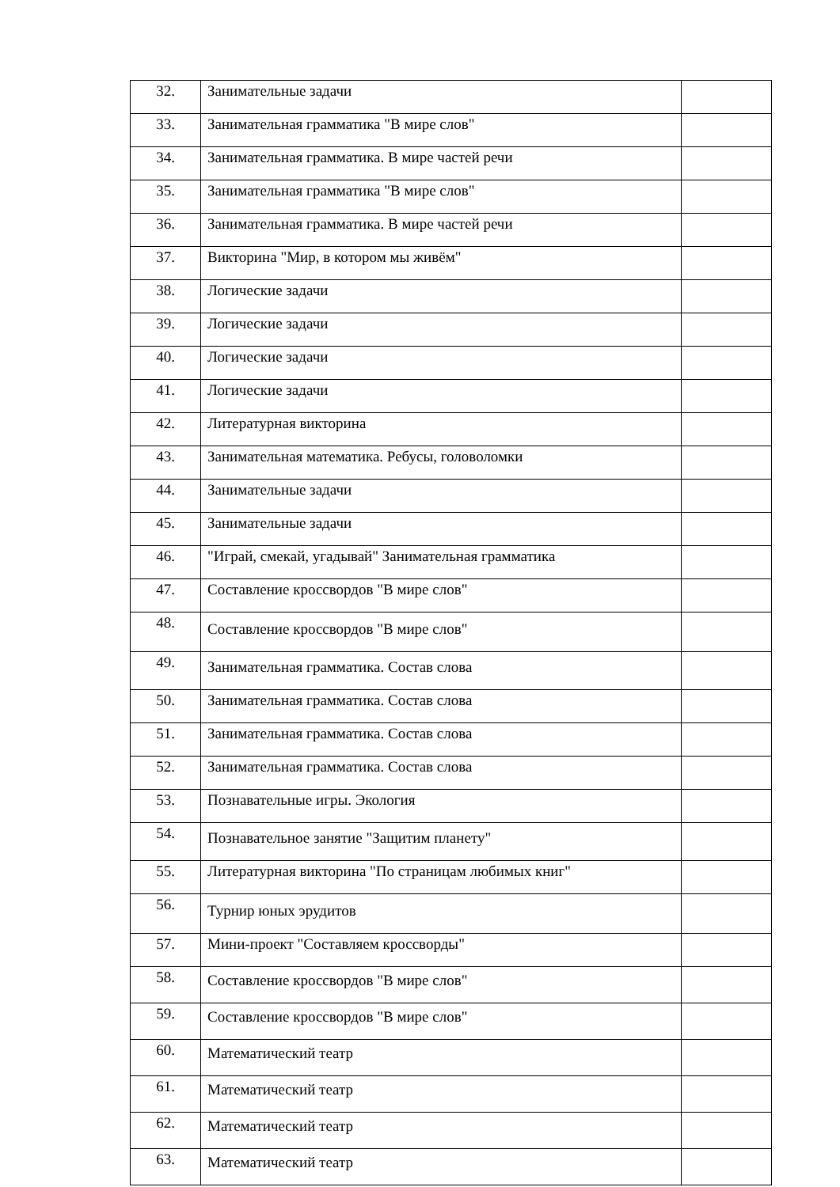| 32. | Занимательные задачи | |
| 33. | Занимательная грамматика "В мире слов" | |
| 34. | Занимательная грамматика. В мире частей речи | |
| 35. | Занимательная грамматика "В мире слов" | |
| 36. | Занимательная грамматика. В мире частей речи | |
| 37. | Викторина "Мир, в котором мы живём" | |
| 38. | Логические задачи | |
| 39. | Логические задачи | |
| 40. | Логические задачи | |
| 41. | Логические задачи | |
| 42. | Литературная викторина | |
| 43. | Занимательная математика. Ребусы, головоломки | |
| 44. | Занимательные задачи | |
| 45. | Занимательные задачи | |
| 46. | "Играй, смекай, угадывай" Занимательная грамматика | |
| 47. | Составление кроссвордов "В мире слов" | |
| 48. | Составление кроссвордов "В мире слов" | |
| 49. | Занимательная грамматика. Состав слова | |
| 50. | Занимательная грамматика. Состав слова | |
| 51. | Занимательная грамматика. Состав слова | |
| 52. | Занимательная грамматика. Состав слова | |
| 53. | Познавательные игры. Экология | |
| 54. | Познавательное занятие "Защитим планету" | |
| 55. | Литературная викторина "По страницам любимых книг" | |
| 56. | Турнир юных эрудитов | |
| 57. | Мини-проект "Составляем кроссворды" | |
| 58. | Составление кроссвордов "В мире слов" | |
| 59. | Составление кроссвордов "В мире слов" | |
| 60. | Математический театр | |
| 61. | Математический театр | |
| 62. | Математический театр | |
| 63. | Математический театр | |